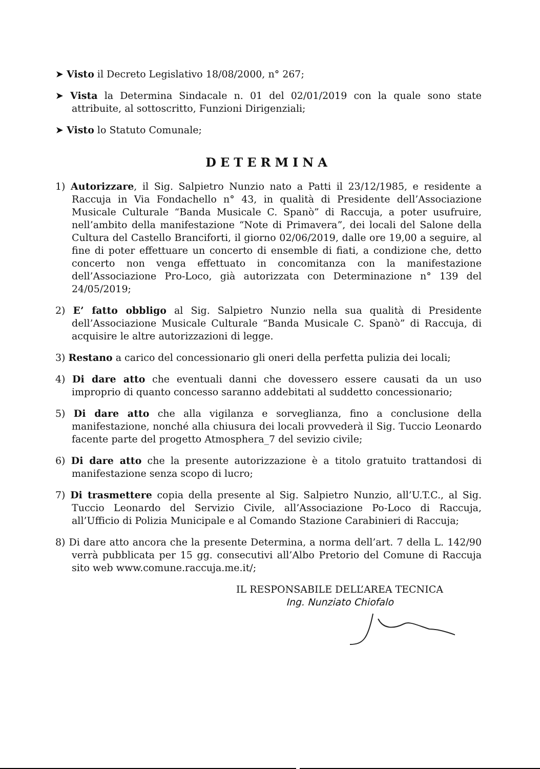➤ Visto il Decreto Legislativo 18/08/2000, n° 267;
➤ Vista la Determina Sindacale n. 01 del 02/01/2019 con la quale sono state attribuite, al sottoscritto, Funzioni Dirigenziali;
➤ Visto lo Statuto Comunale;
DETERMINA
1) Autorizzare, il Sig. Salpietro Nunzio nato a Patti il 23/12/1985, e residente a Raccuja in Via Fondachello n° 43, in qualità di Presidente dell’Associazione Musicale Culturale “Banda Musicale C. Spanò” di Raccuja, a poter usufruire, nell’ambito della manifestazione “Note di Primavera”, dei locali del Salone della Cultura del Castello Branciforti, il giorno 02/06/2019, dalle ore 19,00 a seguire, al fine di poter effettuare un concerto di ensemble di fiati, a condizione che, detto concerto non venga effettuato in concomitanza con la manifestazione dell’Associazione Pro-Loco, già autorizzata con Determinazione n° 139 del 24/05/2019;
2) E’ fatto obbligo al Sig. Salpietro Nunzio nella sua qualità di Presidente dell’Associazione Musicale Culturale “Banda Musicale C. Spanò” di Raccuja, di acquisire le altre autorizzazioni di legge.
3) Restano a carico del concessionario gli oneri della perfetta pulizia dei locali;
4) Di dare atto che eventuali danni che dovessero essere causati da un uso improprio di quanto concesso saranno addebitati al suddetto concessionario;
5) Di dare atto che alla vigilanza e sorveglianza, fino a conclusione della manifestazione, nonché alla chiusura dei locali provvederà il Sig. Tuccio Leonardo facente parte del progetto Atmosphera_7 del sevizio civile;
6) Di dare atto che la presente autorizzazione è a titolo gratuito trattandosi di manifestazione senza scopo di lucro;
7) Di trasmettere copia della presente al Sig. Salpietro Nunzio, all’U.T.C., al Sig. Tuccio Leonardo del Servizio Civile, all’Associazione Po-Loco di Raccuja, all’Ufficio di Polizia Municipale e al Comando Stazione Carabinieri di Raccuja;
8) Di dare atto ancora che la presente Determina, a norma dell’art. 7 della L. 142/90 verrà pubblicata per 15 gg. consecutivi all’Albo Pretorio del Comune di Raccuja sito web www.comune.raccuja.me.it/;
IL RESPONSABILE DELL’AREA TECNICA
Ing. Nunziato Chiofalo